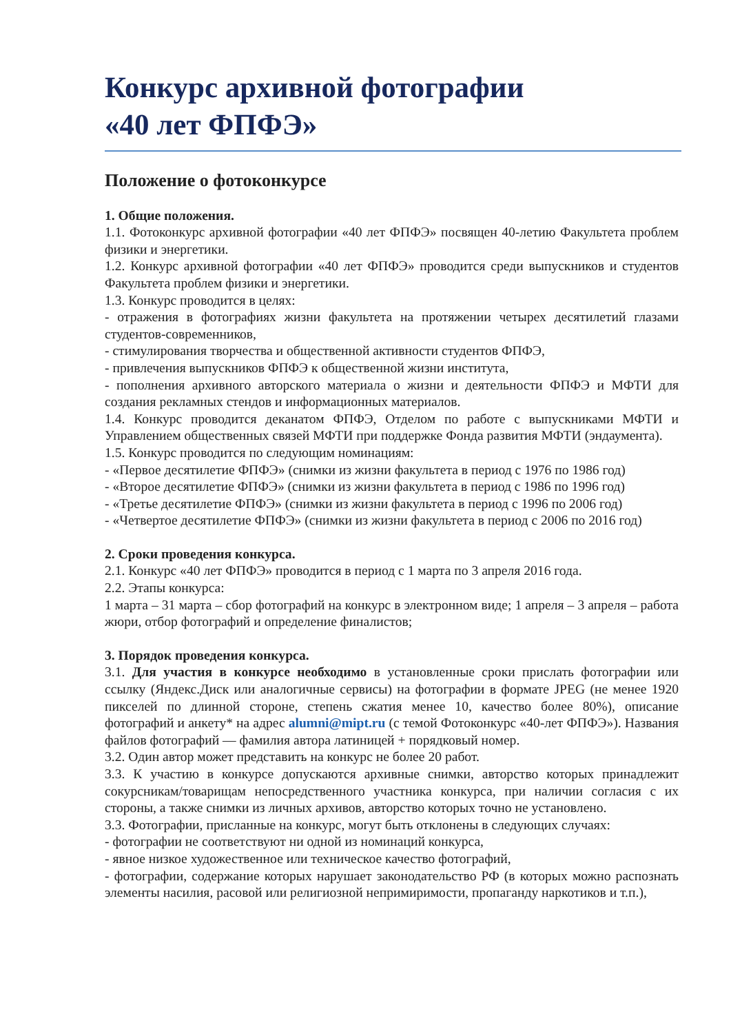Конкурс архивной фотографии
«40 лет ФПФЭ»
Положение о фотоконкурсе
1. Общие положения.
1.1. Фотоконкурс архивной фотографии «40 лет ФПФЭ» посвящен 40-летию Факультета проблем физики и энергетики.
1.2. Конкурс архивной фотографии «40 лет ФПФЭ» проводится среди выпускников и студентов Факультета проблем физики и энергетики.
1.3. Конкурс проводится в целях:
- отражения в фотографиях жизни факультета на протяжении четырех десятилетий глазами студентов-современников,
- стимулирования творчества и общественной активности студентов ФПФЭ,
- привлечения выпускников ФПФЭ к общественной жизни института,
- пополнения архивного авторского материала о жизни и деятельности ФПФЭ и МФТИ для создания рекламных стендов и информационных материалов.
1.4. Конкурс проводится деканатом ФПФЭ, Отделом по работе с выпускниками МФТИ и Управлением общественных связей МФТИ при поддержке Фонда развития МФТИ (эндаумента).
1.5. Конкурс проводится по следующим номинациям:
- «Первое десятилетие ФПФЭ» (снимки из жизни факультета в период с 1976 по 1986 год)
- «Второе десятилетие ФПФЭ» (снимки из жизни факультета в период с 1986 по 1996 год)
- «Третье десятилетие ФПФЭ» (снимки из жизни факультета в период с 1996 по 2006 год)
- «Четвертое десятилетие ФПФЭ» (снимки из жизни факультета в период с 2006 по 2016 год)
2. Сроки проведения конкурса.
2.1. Конкурс «40 лет ФПФЭ» проводится в период с 1 марта по 3 апреля 2016 года.
2.2. Этапы конкурса:
1 марта – 31 марта – сбор фотографий на конкурс в электронном виде; 1 апреля – 3 апреля – работа жюри, отбор фотографий и определение финалистов;
3. Порядок проведения конкурса.
3.1. Для участия в конкурсе необходимо в установленные сроки прислать фотографии или ссылку (Яндекс.Диск или аналогичные сервисы) на фотографии в формате JPEG (не менее 1920 пикселей по длинной стороне, степень сжатия менее 10, качество более 80%), описание фотографий и анкету* на адрес alumni@mipt.ru (с темой Фотоконкурс «40-лет ФПФЭ»). Названия файлов фотографий — фамилия автора латиницей + порядковый номер.
3.2. Один автор может представить на конкурс не более 20 работ.
3.3. К участию в конкурсе допускаются архивные снимки, авторство которых принадлежит сокурсникам/товарищам непосредственного участника конкурса, при наличии согласия с их стороны, а также снимки из личных архивов, авторство которых точно не установлено.
3.3. Фотографии, присланные на конкурс, могут быть отклонены в следующих случаях:
- фотографии не соответствуют ни одной из номинаций конкурса,
- явное низкое художественное или техническое качество фотографий,
- фотографии, содержание которых нарушает законодательство РФ (в которых можно распознать элементы насилия, расовой или религиозной непримиримости, пропаганду наркотиков и т.п.),